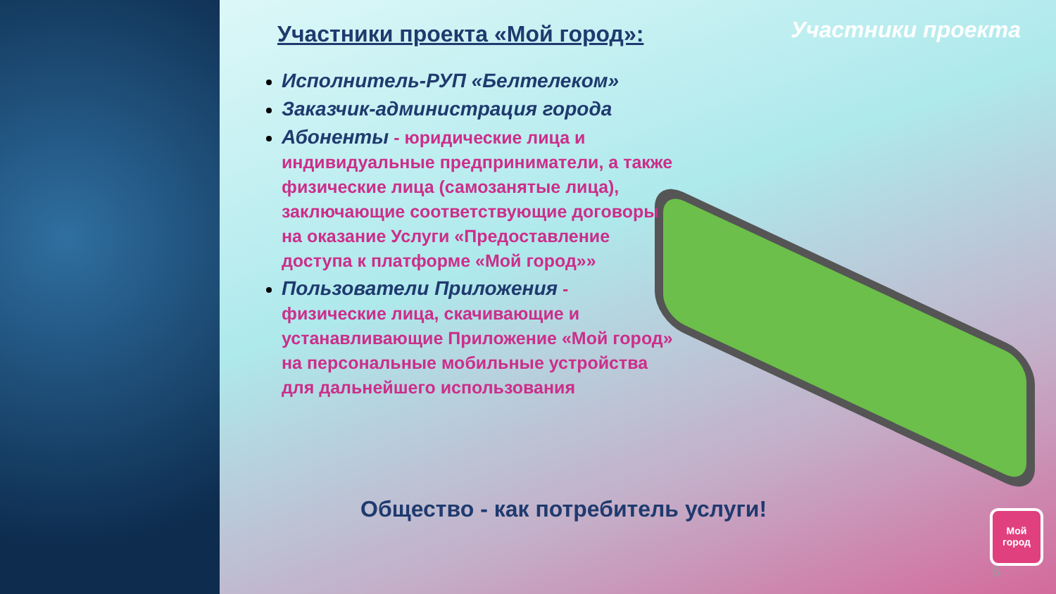Участники проекта «Мой город»:
Участники проекта
Исполнитель-РУП «Белтелеком»
Заказчик-администрация города
Абоненты - юридические лица и индивидуальные предприниматели, а также физические лица (самозанятые лица), заключающие соответствующие договоры на оказание Услуги «Предоставление доступа к платформе «Мой город»»
Пользователи Приложения - физические лица, скачивающие и устанавливающие Приложение «Мой город» на персональные мобильные устройства для дальнейшего использования
Общество - как потребитель услуги!
Мой
город
6